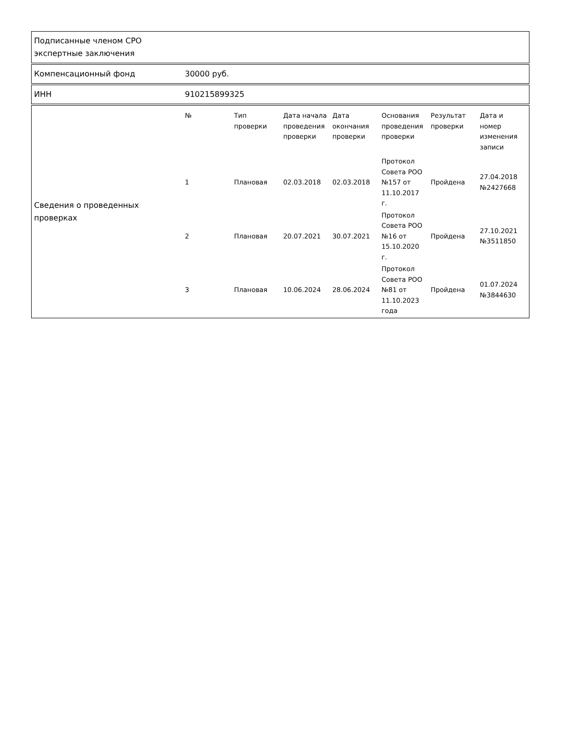Подписанные членом СРО экспертные заключения
Компенсационный фонд 30000 руб.
ИНН 910215899325
Сведения о проведенных проверках
| № | Тип проверки | Дата начала проведения проверки | Дата окончания проверки | Основания проведения проверки | Результат проверки | Дата и номер изменения записи |
| --- | --- | --- | --- | --- | --- | --- |
| 1 | Плановая | 02.03.2018 | 02.03.2018 | Протокол Совета РОО №157 от 11.10.2017 г. | Пройдена | 27.04.2018 №2427668 |
| 2 | Плановая | 20.07.2021 | 30.07.2021 | Протокол Совета РОО №16 от 15.10.2020 г. | Пройдена | 27.10.2021 №3511850 |
| 3 | Плановая | 10.06.2024 | 28.06.2024 | Протокол Совета РОО №81 от 11.10.2023 года | Пройдена | 01.07.2024 №3844630 |